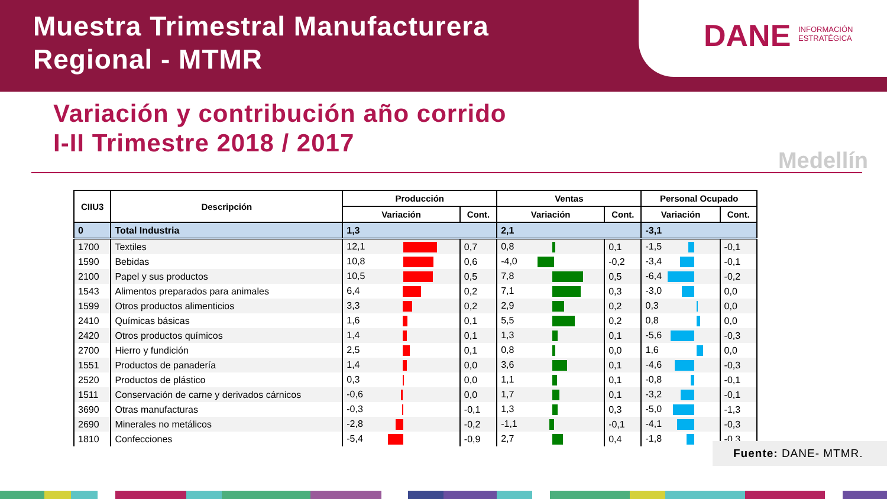Muestra Trimestral Manufacturera
Regional - MTMR
DANE INFORMACIÓN
ESTRATÉGICA
Variación y contribución año corrido
I-II Trimestre 2018 / 2017
Medellín
| CIIU3 | Descripción | Producción | | Ventas | | Personal Ocupado | |
| --- | --- | --- | --- | --- | --- | --- | --- |
| | | Variación | Cont. | Variación | Cont. | Variación | Cont. |
| 0 | Total Industria | 1,3 | | 2,1 | | -3,1 | |
| 1700 | Textiles | 12,1 | 0,7 | 0,8 | 0,1 | -1,5 | -0,1 |
| 1590 | Bebidas | 10,8 | 0,6 | -4,0 | -0,2 | -3,4 | -0,1 |
| 2100 | Papel y sus productos | 10,5 | 0,5 | 7,8 | 0,5 | -6,4 | -0,2 |
| 1543 | Alimentos preparados para animales | 6,4 | 0,2 | 7,1 | 0,3 | -3,0 | 0,0 |
| 1599 | Otros productos alimenticios | 3,3 | 0,2 | 2,9 | 0,2 | 0,3 | 0,0 |
| 2410 | Químicas básicas | 1,6 | 0,1 | 5,5 | 0,2 | 0,8 | 0,0 |
| 2420 | Otros productos químicos | 1,4 | 0,1 | 1,3 | 0,1 | -5,6 | -0,3 |
| 2700 | Hierro y fundición | 2,5 | 0,1 | 0,8 | 0,0 | 1,6 | 0,0 |
| 1551 | Productos de panadería | 1,4 | 0,0 | 3,6 | 0,1 | -4,6 | -0,3 |
| 2520 | Productos de plástico | 0,3 | 0,0 | 1,1 | 0,1 | -0,8 | -0,1 |
| 1511 | Conservación de carne y derivados cárnicos | -0,6 | 0,0 | 1,7 | 0,1 | -3,2 | -0,1 |
| 3690 | Otras manufacturas | -0,3 | -0,1 | 1,3 | 0,3 | -5,0 | -1,3 |
| 2690 | Minerales no metálicos | -2,8 | -0,2 | -1,1 | -0,1 | -4,1 | -0,3 |
| 1810 | Confecciones | -5,4 | -0,9 | 2,7 | 0,4 | -1,8 | -0,3 |
Fuente: DANE- MTMR.